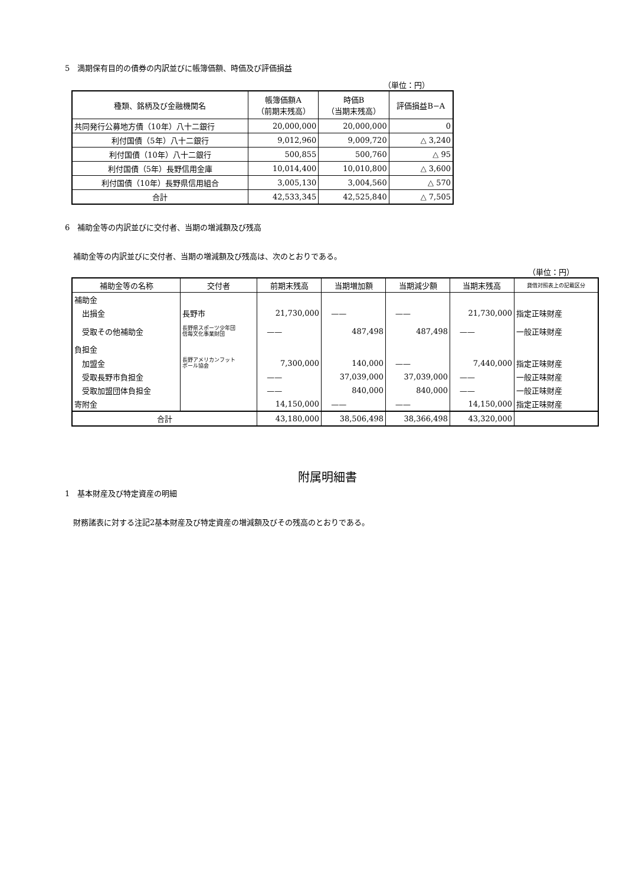5　満期保有目的の債券の内訳並びに帳簿価額、時価及び評価損益
（単位：円）
| 種類、銘柄及び金融機関名 | 帳簿価額A （前期末残高） | 時価B （当期末残高） | 評価損益B−A |
| --- | --- | --- | --- |
| 共同発行公募地方債（10年）八十二銀行 | 20,000,000 | 20,000,000 | 0 |
| 利付国債（5年）八十二銀行 | 9,012,960 | 9,009,720 | △ 3,240 |
| 利付国債（10年）八十二銀行 | 500,855 | 500,760 | △ 95 |
| 利付国債（5年）長野信用金庫 | 10,014,400 | 10,010,800 | △ 3,600 |
| 利付国債（10年）長野県信用組合 | 3,005,130 | 3,004,560 | △ 570 |
| 合計 | 42,533,345 | 42,525,840 | △ 7,505 |
6　補助金等の内訳並びに交付者、当期の増減額及び残高
補助金等の内訳並びに交付者、当期の増減額及び残高は、次のとおりである。
（単位：円）
| 補助金等の名称 | 交付者 | 前期末残高 | 当期増加額 | 当期減少額 | 当期末残高 | 貸借対照表上の記載区分 |
| --- | --- | --- | --- | --- | --- | --- |
| 補助金 | | | | | | |
| 出損金 | 長野市 | 21,730,000 | —— | —— | 21,730,000 | 指定正味財産 |
| 受取その他補助金 | 長野県スポーツ少年団 信毎文化事業財団 | —— | 487,498 | 487,498 | —— | 一般正味財産 |
| 負担金 | | | | | | |
| 加盟金 | 長野アメリカンフット ボール協会 | 7,300,000 | 140,000 | —— | 7,440,000 | 指定正味財産 |
| 受取長野市負担金 | | —— | 37,039,000 | 37,039,000 | —— | 一般正味財産 |
| 受取加盟団体負担金 | | —— | 840,000 | 840,000 | —— | 一般正味財産 |
| 寄附金 | | 14,150,000 | —— | —— | 14,150,000 | 指定正味財産 |
| 合計 | | 43,180,000 | 38,506,498 | 38,366,498 | 43,320,000 | |
附属明細書
1　基本財産及び特定資産の明細
財務諸表に対する注記2基本財産及び特定資産の増減額及びその残高のとおりである。